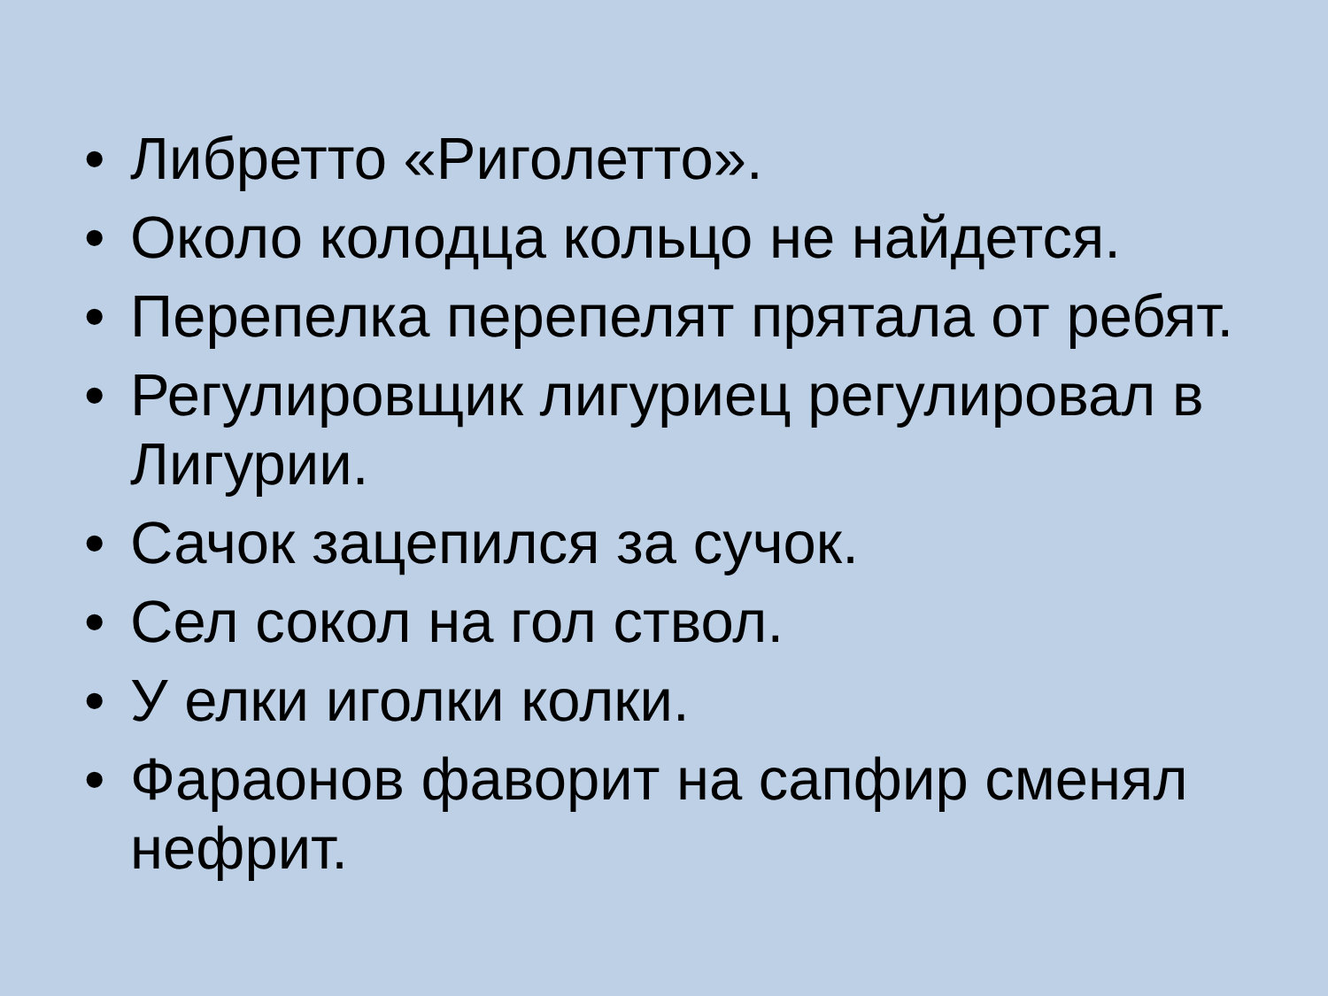• Либретто «Риголетто».
• Около колодца кольцо не найдется.
• Перепелка перепелят прятала от ребят.
• Регулировщик лигуриец регулировал в Лигурии.
• Сачок зацепился за сучок.
• Сел сокол на гол ствол.
• У елки иголки колки.
• Фараонов фаворит на сапфир сменял нефрит.